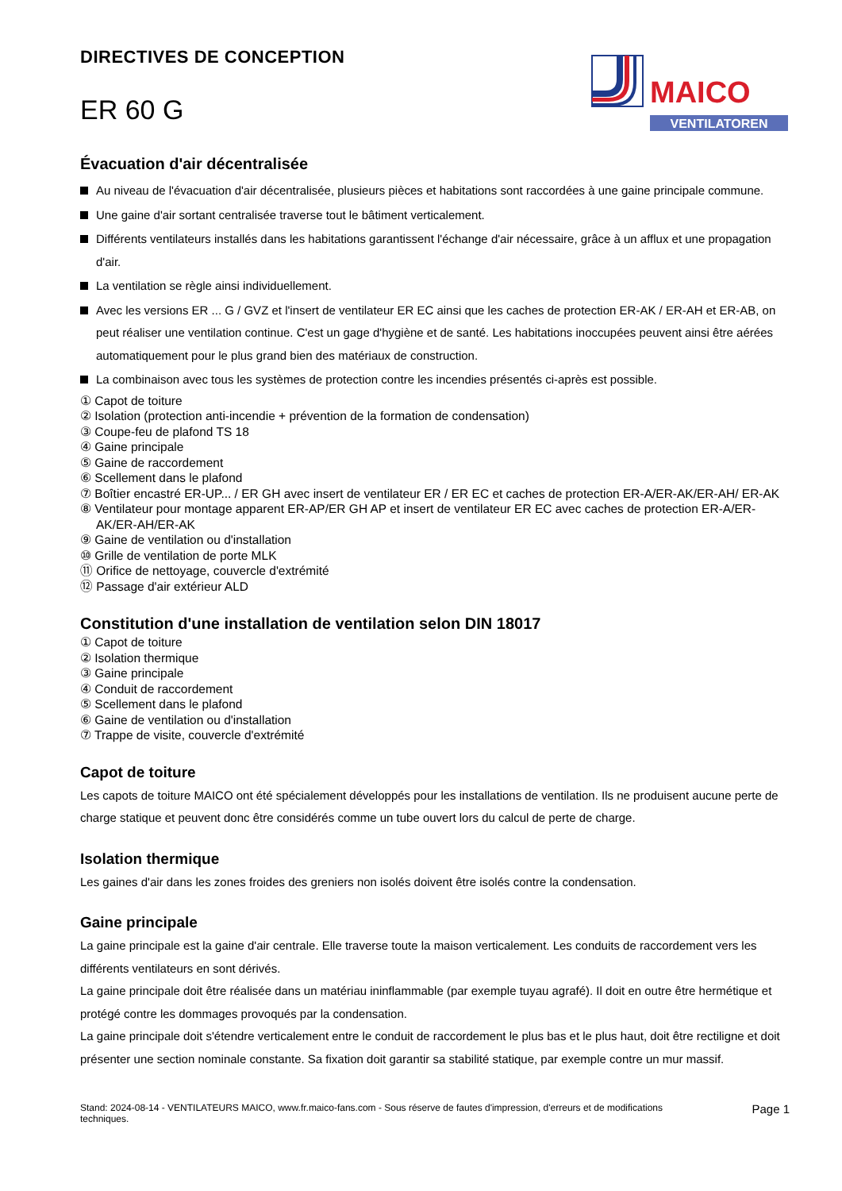DIRECTIVES DE CONCEPTION
ER 60 G
MAICO
VENTILATOREN
Évacuation d'air décentralisée
Au niveau de l'évacuation d'air décentralisée, plusieurs pièces et habitations sont raccordées à une gaine principale commune.
Une gaine d'air sortant centralisée traverse tout le bâtiment verticalement.
Différents ventilateurs installés dans les habitations garantissent l'échange d'air nécessaire, grâce à un afflux et une propagation d'air.
La ventilation se règle ainsi individuellement.
Avec les versions ER ... G / GVZ et l'insert de ventilateur ER EC ainsi que les caches de protection ER-AK / ER-AH et ER-AB, on peut réaliser une ventilation continue. C'est un gage d'hygiène et de santé. Les habitations inoccupées peuvent ainsi être aérées automatiquement pour le plus grand bien des matériaux de construction.
La combinaison avec tous les systèmes de protection contre les incendies présentés ci-après est possible.
① Capot de toiture
② Isolation (protection anti-incendie + prévention de la formation de condensation)
③ Coupe-feu de plafond TS 18
④ Gaine principale
⑤ Gaine de raccordement
⑥ Scellement dans le plafond
⑦ Boîtier encastré ER-UP... / ER GH avec insert de ventilateur ER / ER EC et caches de protection ER-A/ER-AK/ER-AH/ ER-AK
⑧ Ventilateur pour montage apparent ER-AP/ER GH AP et insert de ventilateur ER EC avec caches de protection ER-A/ER-AK/ER-AH/ER-AK
⑨ Gaine de ventilation ou d'installation
⑩ Grille de ventilation de porte MLK
⑪ Orifice de nettoyage, couvercle d'extrémité
⑫ Passage d'air extérieur ALD
Constitution d'une installation de ventilation selon DIN 18017
① Capot de toiture
② Isolation thermique
③ Gaine principale
④ Conduit de raccordement
⑤ Scellement dans le plafond
⑥ Gaine de ventilation ou d'installation
⑦ Trappe de visite, couvercle d'extrémité
Capot de toiture
Les capots de toiture MAICO ont été spécialement développés pour les installations de ventilation. Ils ne produisent aucune perte de charge statique et peuvent donc être considérés comme un tube ouvert lors du calcul de perte de charge.
Isolation thermique
Les gaines d'air dans les zones froides des greniers non isolés doivent être isolés contre la condensation.
Gaine principale
La gaine principale est la gaine d'air centrale. Elle traverse toute la maison verticalement. Les conduits de raccordement vers les différents ventilateurs en sont dérivés.
La gaine principale doit être réalisée dans un matériau ininflammable (par exemple tuyau agrafé). Il doit en outre être hermétique et protégé contre les dommages provoqués par la condensation.
La gaine principale doit s'étendre verticalement entre le conduit de raccordement le plus bas et le plus haut, doit être rectiligne et doit présenter une section nominale constante. Sa fixation doit garantir sa stabilité statique, par exemple contre un mur massif.
Stand: 2024-08-14 - VENTILATEURS MAICO, www.fr.maico-fans.com - Sous réserve de fautes d'impression, d'erreurs et de modifications
techniques. Page 1